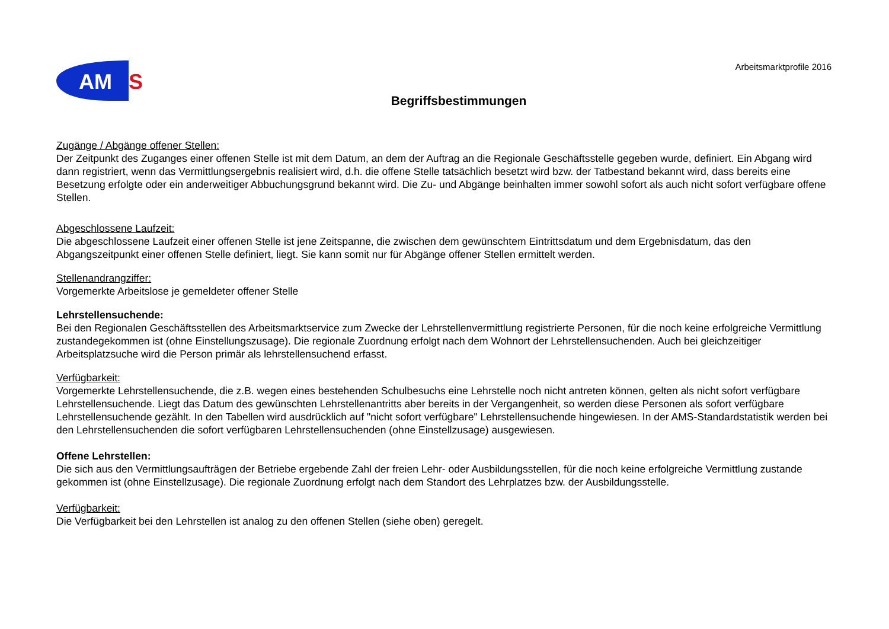AM
S
Arbeitsmarktprofile 2016
Begriffsbestimmungen
Zugänge / Abgänge offener Stellen:
Der Zeitpunkt des Zuganges einer offenen Stelle ist mit dem Datum, an dem der Auftrag an die Regionale Geschäftsstelle gegeben wurde, definiert. Ein Abgang wird dann registriert, wenn das Vermittlungsergebnis realisiert wird, d.h. die offene Stelle tatsächlich besetzt wird bzw. der Tatbestand bekannt wird, dass bereits eine Besetzung erfolgte oder ein anderweitiger Abbuchungsgrund bekannt wird. Die Zu- und Abgänge beinhalten immer sowohl sofort als auch nicht sofort verfügbare offene Stellen.
Abgeschlossene Laufzeit:
Die abgeschlossene Laufzeit einer offenen Stelle ist jene Zeitspanne, die zwischen dem gewünschtem Eintrittsdatum und dem Ergebnisdatum, das den Abgangszeitpunkt einer offenen Stelle definiert, liegt. Sie kann somit nur für Abgänge offener Stellen ermittelt werden.
Stellenandrangziffer:
Vorgemerkte Arbeitslose je gemeldeter offener Stelle
Lehrstellensuchende:
Bei den Regionalen Geschäftsstellen des Arbeitsmarktservice zum Zwecke der Lehrstellenvermittlung registrierte Personen, für die noch keine erfolgreiche Vermittlung zustandegekommen ist (ohne Einstellungszusage). Die regionale Zuordnung erfolgt nach dem Wohnort der Lehrstellensuchenden. Auch bei gleichzeitiger Arbeitsplatzsuche wird die Person primär als lehrstellensuchend erfasst.
Verfügbarkeit:
Vorgemerkte Lehrstellensuchende, die z.B. wegen eines bestehenden Schulbesuchs eine Lehrstelle noch nicht antreten können, gelten als nicht sofort verfügbare Lehrstellensuchende. Liegt das Datum des gewünschten Lehrstellenantritts aber bereits in der Vergangenheit, so werden diese Personen als sofort verfügbare Lehrstellensuchende gezählt. In den Tabellen wird ausdrücklich auf "nicht sofort verfügbare" Lehrstellensuchende hingewiesen. In der AMS-Standardstatistik werden bei den Lehrstellensuchenden die sofort verfügbaren Lehrstellensuchenden (ohne Einstellzusage) ausgewiesen.
Offene Lehrstellen:
Die sich aus den Vermittlungsaufträgen der Betriebe ergebende Zahl der freien Lehr- oder Ausbildungsstellen, für die noch keine erfolgreiche Vermittlung zustande gekommen ist (ohne Einstellzusage). Die regionale Zuordnung erfolgt nach dem Standort des Lehrplatzes bzw. der Ausbildungsstelle.
Verfügbarkeit:
Die Verfügbarkeit bei den Lehrstellen ist analog zu den offenen Stellen (siehe oben) geregelt.